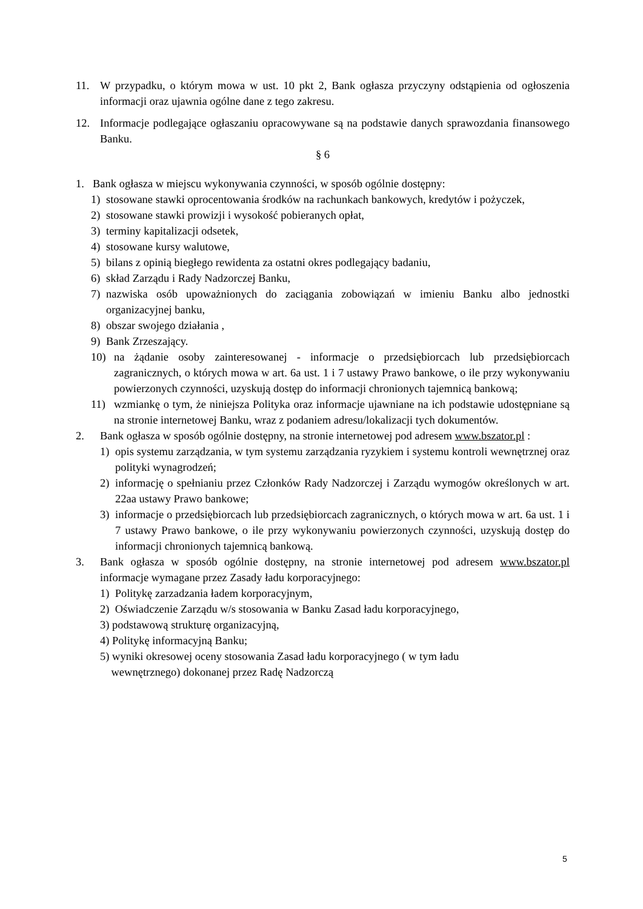11. W przypadku, o którym mowa w ust. 10 pkt 2, Bank ogłasza przyczyny odstąpienia od ogłoszenia informacji oraz ujawnia ogólne dane z tego zakresu.
12. Informacje podlegające ogłaszaniu opracowywane są na podstawie danych sprawozdania finansowego Banku.
§ 6
1. Bank ogłasza w miejscu wykonywania czynności, w sposób ogólnie dostępny:
1) stosowane stawki oprocentowania środków na rachunkach bankowych, kredytów i pożyczek,
2) stosowane stawki prowizji i wysokość pobieranych opłat,
3) terminy kapitalizacji odsetek,
4) stosowane kursy walutowe,
5) bilans z opinią biegłego rewidenta za ostatni okres podlegający badaniu,
6) skład Zarządu i Rady Nadzorczej Banku,
7) nazwiska osób upoważnionych do zaciągania zobowiązań w imieniu Banku albo jednostki organizacyjnej banku,
8) obszar swojego działania ,
9) Bank Zrzeszający.
10) na żądanie osoby zainteresowanej - informacje o przedsiębiorcach lub przedsiębiorcach zagranicznych, o których mowa w art. 6a ust. 1 i 7 ustawy Prawo bankowe, o ile przy wykonywaniu powierzonych czynności, uzyskują dostęp do informacji chronionych tajemnicą bankową;
11) wzmiankę o tym, że niniejsza Polityka oraz informacje ujawniane na ich podstawie udostępniane są na stronie internetowej Banku, wraz z podaniem adresu/lokalizacji tych dokumentów.
2. Bank ogłasza w sposób ogólnie dostępny, na stronie internetowej pod adresem www.bszator.pl :
1) opis systemu zarządzania, w tym systemu zarządzania ryzykiem i systemu kontroli wewnętrznej oraz polityki wynagrodzeń;
2) informację o spełnianiu przez Członków Rady Nadzorczej i Zarządu wymogów określonych w art. 22aa ustawy Prawo bankowe;
3) informacje o przedsiębiorcach lub przedsiębiorcach zagranicznych, o których mowa w art. 6a ust. 1 i 7 ustawy Prawo bankowe, o ile przy wykonywaniu powierzonych czynności, uzyskują dostęp do informacji chronionych tajemnicą bankową.
3. Bank ogłasza w sposób ogólnie dostępny, na stronie internetowej pod adresem www.bszator.pl informacje wymagane przez Zasady ładu korporacyjnego:
1) Politykę zarzadzania ładem korporacyjnym,
2) Oświadczenie Zarządu w/s stosowania w Banku Zasad ładu korporacyjnego,
3) podstawową strukturę organizacyjną,
4) Politykę informacyjną Banku;
5) wyniki okresowej oceny stosowania Zasad ładu korporacyjnego ( w tym ładu
wewnętrznego) dokonanej przez Radę Nadzorczą
5